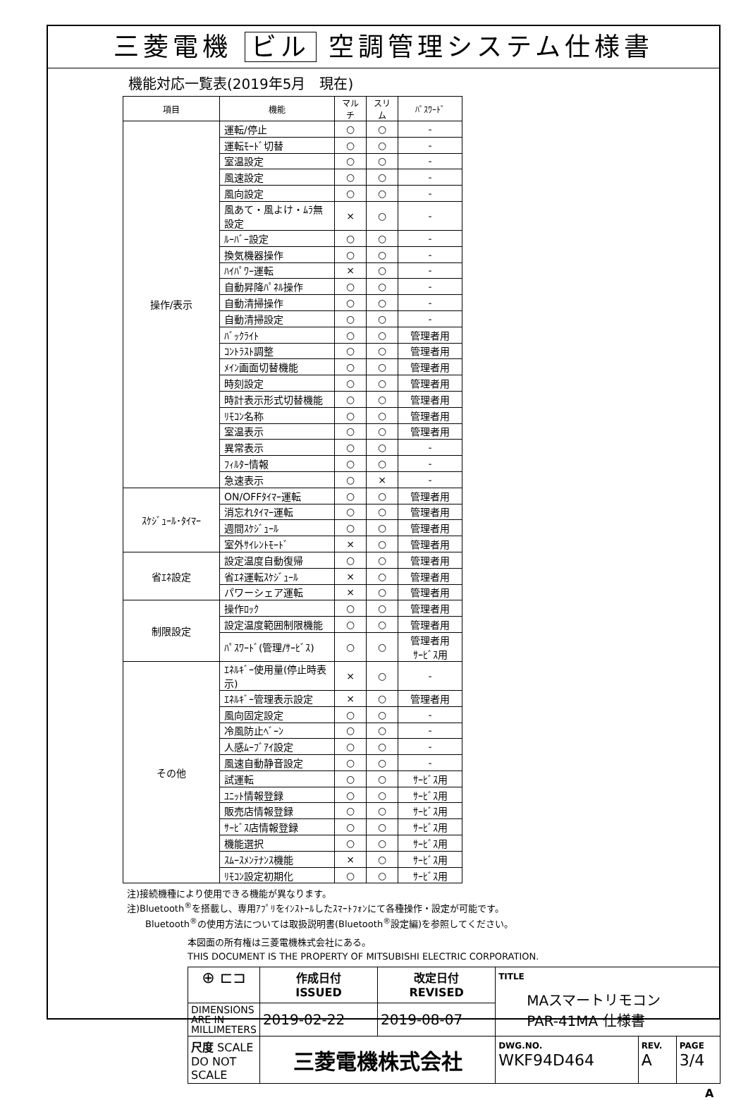三菱電機 ビル 空調管理システム仕様書
機能対応一覧表(2019年5月　現在)
| 項目 | 機能 | マルチ | スリム | ﾊﾟｽﾜｰﾄﾞ |
| --- | --- | --- | --- | --- |
| 操作/表示 | 運転/停止 | ○ | ○ | - |
| | 運転ﾓｰﾄﾞ切替 | ○ | ○ | - |
| | 室温設定 | ○ | ○ | - |
| | 風速設定 | ○ | ○ | - |
| | 風向設定 | ○ | ○ | - |
| | 風あて・風よけ・ﾑﾗ無設定 | × | ○ | - |
| | ﾙｰﾊﾞｰ設定 | ○ | ○ | - |
| | 換気機器操作 | ○ | ○ | - |
| | ﾊｲﾊﾟﾜｰ運転 | × | ○ | - |
| | 自動昇降ﾊﾟﾈﾙ操作 | ○ | ○ | - |
| | 自動清掃操作 | ○ | ○ | - |
| | 自動清掃設定 | ○ | ○ | - |
| | ﾊﾞｯｸﾗｲﾄ | ○ | ○ | 管理者用 |
| | ｺﾝﾄﾗｽﾄ調整 | ○ | ○ | 管理者用 |
| | ﾒｲﾝ画面切替機能 | ○ | ○ | 管理者用 |
| | 時刻設定 | ○ | ○ | 管理者用 |
| | 時計表示形式切替機能 | ○ | ○ | 管理者用 |
| | ﾘﾓｺﾝ名称 | ○ | ○ | 管理者用 |
| | 室温表示 | ○ | ○ | 管理者用 |
| | 異常表示 | ○ | ○ | - |
| | ﾌｨﾙﾀｰ情報 | ○ | ○ | - |
| | 急速表示 | ○ | × | - |
| ｽｹｼﾞｭｰﾙ･ﾀｲﾏｰ | ON/OFFﾀｲﾏｰ運転 | ○ | ○ | 管理者用 |
| | 消忘れﾀｲﾏｰ運転 | ○ | ○ | 管理者用 |
| | 週間ｽｹｼﾞｭｰﾙ | ○ | ○ | 管理者用 |
| | 室外ｻｲﾚﾝﾄﾓｰﾄﾞ | × | ○ | 管理者用 |
| 省ｴﾈ設定 | 設定温度自動復帰 | ○ | ○ | 管理者用 |
| | 省ｴﾈ運転ｽｹｼﾞｭｰﾙ | × | ○ | 管理者用 |
| | パワーシェア運転 | × | ○ | 管理者用 |
| 制限設定 | 操作ﾛｯｸ | ○ | ○ | 管理者用 |
| | 設定温度範囲制限機能 | ○ | ○ | 管理者用 |
| | ﾊﾟｽﾜｰﾄﾞ(管理/ｻｰﾋﾞｽ) | ○ | ○ | 管理者用 ｻｰﾋﾞｽ用 |
| その他 | ｴﾈﾙｷﾞｰ使用量(停止時表示) | × | ○ | - |
| | ｴﾈﾙｷﾞｰ管理表示設定 | × | ○ | 管理者用 |
| | 風向固定設定 | ○ | ○ | - |
| | 冷風防止ﾍﾞｰﾝ | ○ | ○ | - |
| | 人感ﾑｰﾌﾞｱｲ設定 | ○ | ○ | - |
| | 風速自動静音設定 | ○ | ○ | - |
| | 試運転 | ○ | ○ | ｻｰﾋﾞｽ用 |
| | ﾕﾆｯﾄ情報登録 | ○ | ○ | ｻｰﾋﾞｽ用 |
| | 販売店情報登録 | ○ | ○ | ｻｰﾋﾞｽ用 |
| | ｻｰﾋﾞｽ店情報登録 | ○ | ○ | ｻｰﾋﾞｽ用 |
| | 機能選択 | ○ | ○ | ｻｰﾋﾞｽ用 |
| | ｽﾑｰｽﾒﾝﾃﾅﾝｽ機能 | × | ○ | ｻｰﾋﾞｽ用 |
| | ﾘﾓｺﾝ設定初期化 | ○ | ○ | ｻｰﾋﾞｽ用 |
注)接続機種により使用できる機能が異なります。
注)Bluetooth<sup>®</sup>を搭載し、専用ｱﾌﾟﾘをｲﾝｽﾄｰﾙしたｽﾏｰﾄﾌｫﾝにて各種操作・設定が可能です。
　　Bluetooth<sup>®</sup>の使用方法については取扱説明書(Bluetooth<sup>®</sup>設定編)を参照してください。
本図面の所有権は三菱電機株式会社にある。
THIS DOCUMENT IS THE PROPERTY OF MITSUBISHI ELECTRIC CORPORATION.
| ⊕ ⊏⊐ | 作成日付 ISSUED | 改定日付 REVISED | TITLE MAスマートリモコン PAR-41MA 仕様書 | | |
| DIMENSIONS ARE IN MILLIMETERS | 2019-02-22 | 2019-08-07 | | | |
| 尺度 SCALE DO NOT SCALE | 三菱電機株式会社 | | DWG.NO. WKF94D464 | REV. A | PAGE 3/4 |
A